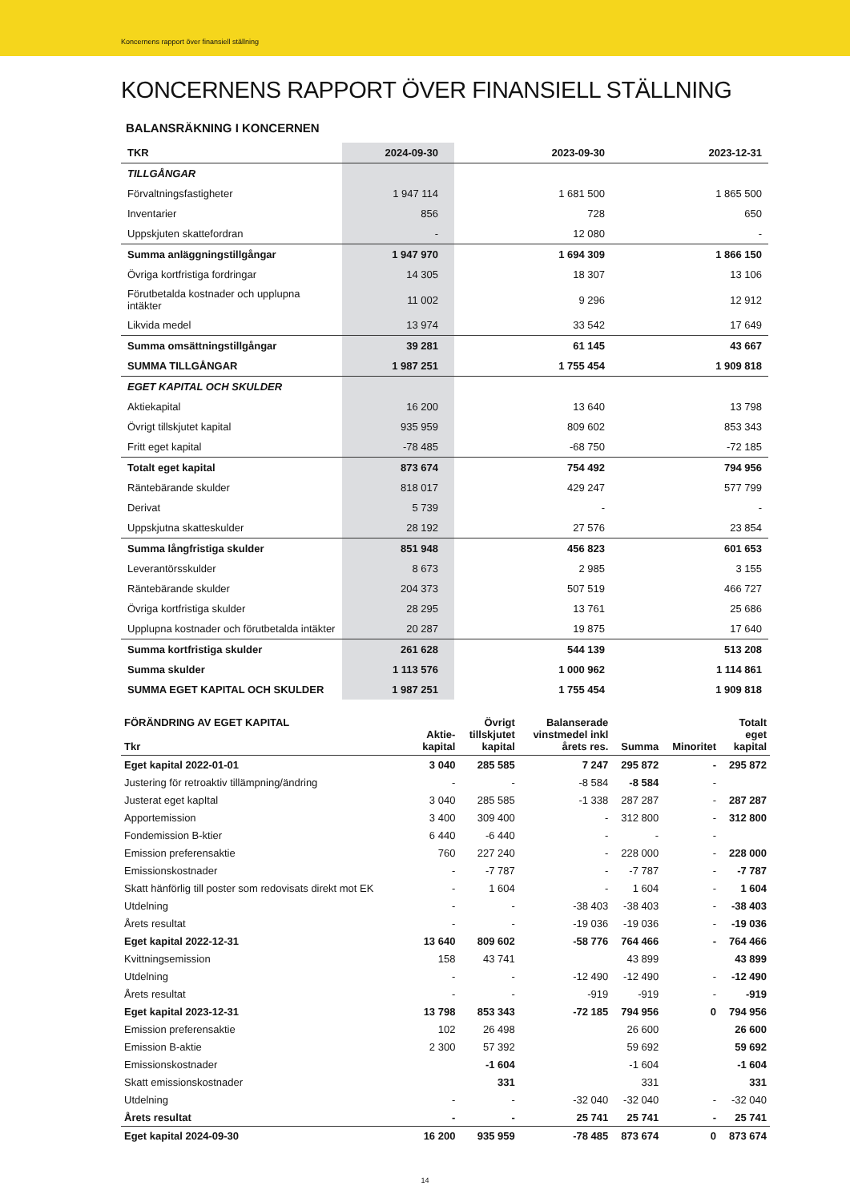Koncernens rapport över finansiell ställning
KONCERNENS RAPPORT ÖVER FINANSIELL STÄLLNING
BALANSRÄKNING I KONCERNEN
| TKR | 2024-09-30 | 2023-09-30 | 2023-12-31 |
| --- | --- | --- | --- |
| TILLGÅNGAR | | | |
| Förvaltningsfastigheter | 1 947 114 | 1 681 500 | 1 865 500 |
| Inventarier | 856 | 728 | 650 |
| Uppskjuten skattefordran | - | 12 080 | - |
| Summa anläggningstillgångar | 1 947 970 | 1 694 309 | 1 866 150 |
| Övriga kortfristiga fordringar | 14 305 | 18 307 | 13 106 |
| Förutbetalda kostnader och upplupna intäkter | 11 002 | 9 296 | 12 912 |
| Likvida medel | 13 974 | 33 542 | 17 649 |
| Summa omsättningstillgångar | 39 281 | 61 145 | 43 667 |
| SUMMA TILLGÅNGAR | 1 987 251 | 1 755 454 | 1 909 818 |
| EGET KAPITAL OCH SKULDER | | | |
| Aktiekapital | 16 200 | 13 640 | 13 798 |
| Övrigt tillskjutet kapital | 935 959 | 809 602 | 853 343 |
| Fritt eget kapital | -78 485 | -68 750 | -72 185 |
| Totalt eget kapital | 873 674 | 754 492 | 794 956 |
| Räntebärande skulder | 818 017 | 429 247 | 577 799 |
| Derivat | 5 739 | - | - |
| Uppskjutna skatteskulder | 28 192 | 27 576 | 23 854 |
| Summa långfristiga skulder | 851 948 | 456 823 | 601 653 |
| Leverantörsskulder | 8 673 | 2 985 | 3 155 |
| Räntebärande skulder | 204 373 | 507 519 | 466 727 |
| Övriga kortfristiga skulder | 28 295 | 13 761 | 25 686 |
| Upplupna kostnader och förutbetalda intäkter | 20 287 | 19 875 | 17 640 |
| Summa kortfristiga skulder | 261 628 | 544 139 | 513 208 |
| Summa skulder | 1 113 576 | 1 000 962 | 1 114 861 |
| SUMMA EGET KAPITAL OCH SKULDER | 1 987 251 | 1 755 454 | 1 909 818 |
| FÖRÄNDRING AV EGET KAPITAL Tkr | Aktie- kapital | Övrigt tillskjutet kapital | Balanserade vinstmedel inkl årets res. | Summa | Minoritet | Totalt eget kapital |
| --- | --- | --- | --- | --- | --- | --- |
| Eget kapital 2022-01-01 | 3 040 | 285 585 | 7 247 | 295 872 | - | 295 872 |
| Justering för retroaktiv tillämpning/ändring | - | - | -8 584 | -8 584 | - | |
| Justerat eget kapItal | 3 040 | 285 585 | -1 338 | 287 287 | - | 287 287 |
| Apportemission | 3 400 | 309 400 | - | 312 800 | - | 312 800 |
| Fondemission B-ktier | 6 440 | -6 440 | - | - | - | |
| Emission preferensaktie | 760 | 227 240 | - | 228 000 | - | 228 000 |
| Emissionskostnader | - | -7 787 | - | -7 787 | - | -7 787 |
| Skatt hänförlig till poster som redovisats direkt mot EK | - | 1 604 | - | 1 604 | - | 1 604 |
| Utdelning | - | - | -38 403 | -38 403 | - | -38 403 |
| Årets resultat | - | - | -19 036 | -19 036 | - | -19 036 |
| Eget kapital 2022-12-31 | 13 640 | 809 602 | -58 776 | 764 466 | - | 764 466 |
| Kvittningsemission | 158 | 43 741 | | 43 899 | | 43 899 |
| Utdelning | - | - | -12 490 | -12 490 | - | -12 490 |
| Årets resultat | - | - | -919 | -919 | - | -919 |
| Eget kapital 2023-12-31 | 13 798 | 853 343 | -72 185 | 794 956 | 0 | 794 956 |
| Emission preferensaktie | 102 | 26 498 | | 26 600 | | 26 600 |
| Emission B-aktie | 2 300 | 57 392 | | 59 692 | | 59 692 |
| Emissionskostnader | | -1 604 | | -1 604 | | -1 604 |
| Skatt emissionskostnader | | 331 | | 331 | | 331 |
| Utdelning | - | - | -32 040 | -32 040 | - | -32 040 |
| Årets resultat | - | - | 25 741 | 25 741 | - | 25 741 |
| Eget kapital 2024-09-30 | 16 200 | 935 959 | -78 485 | 873 674 | 0 | 873 674 |
14